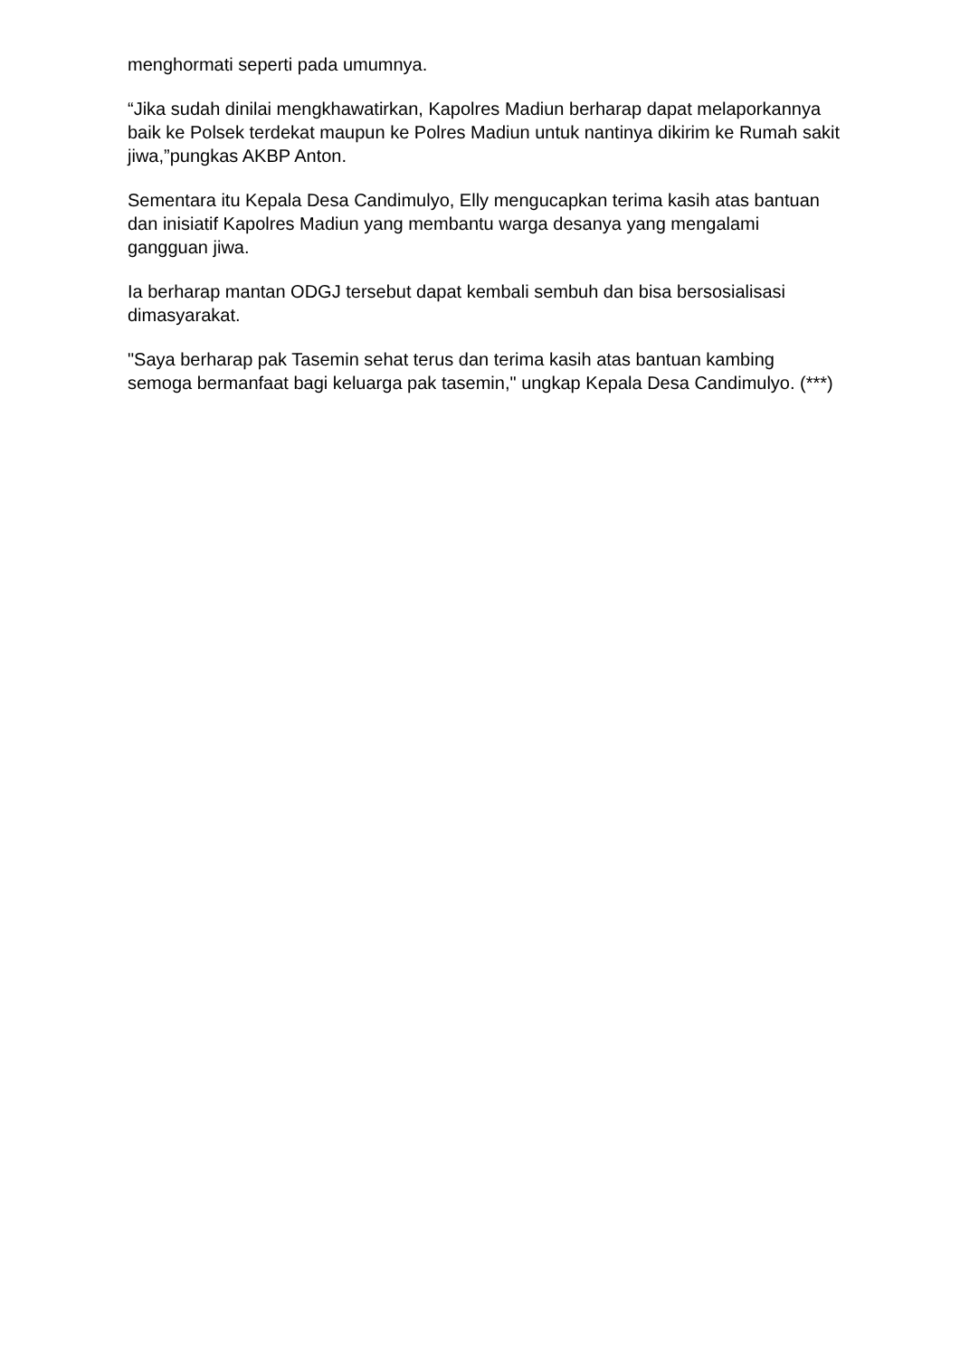menghormati seperti pada umumnya.
“Jika sudah dinilai mengkhawatirkan, Kapolres Madiun berharap dapat melaporkannya baik ke Polsek terdekat maupun ke Polres Madiun untuk nantinya dikirim ke Rumah sakit jiwa,”pungkas AKBP Anton.
Sementara itu Kepala Desa Candimulyo, Elly mengucapkan terima kasih atas bantuan dan inisiatif Kapolres Madiun yang membantu warga desanya yang mengalami gangguan jiwa.
Ia berharap mantan ODGJ tersebut dapat kembali sembuh dan bisa bersosialisasi dimasyarakat.
"Saya berharap pak Tasemin sehat terus dan terima kasih atas bantuan kambing semoga bermanfaat bagi keluarga pak tasemin," ungkap Kepala Desa Candimulyo. (***)